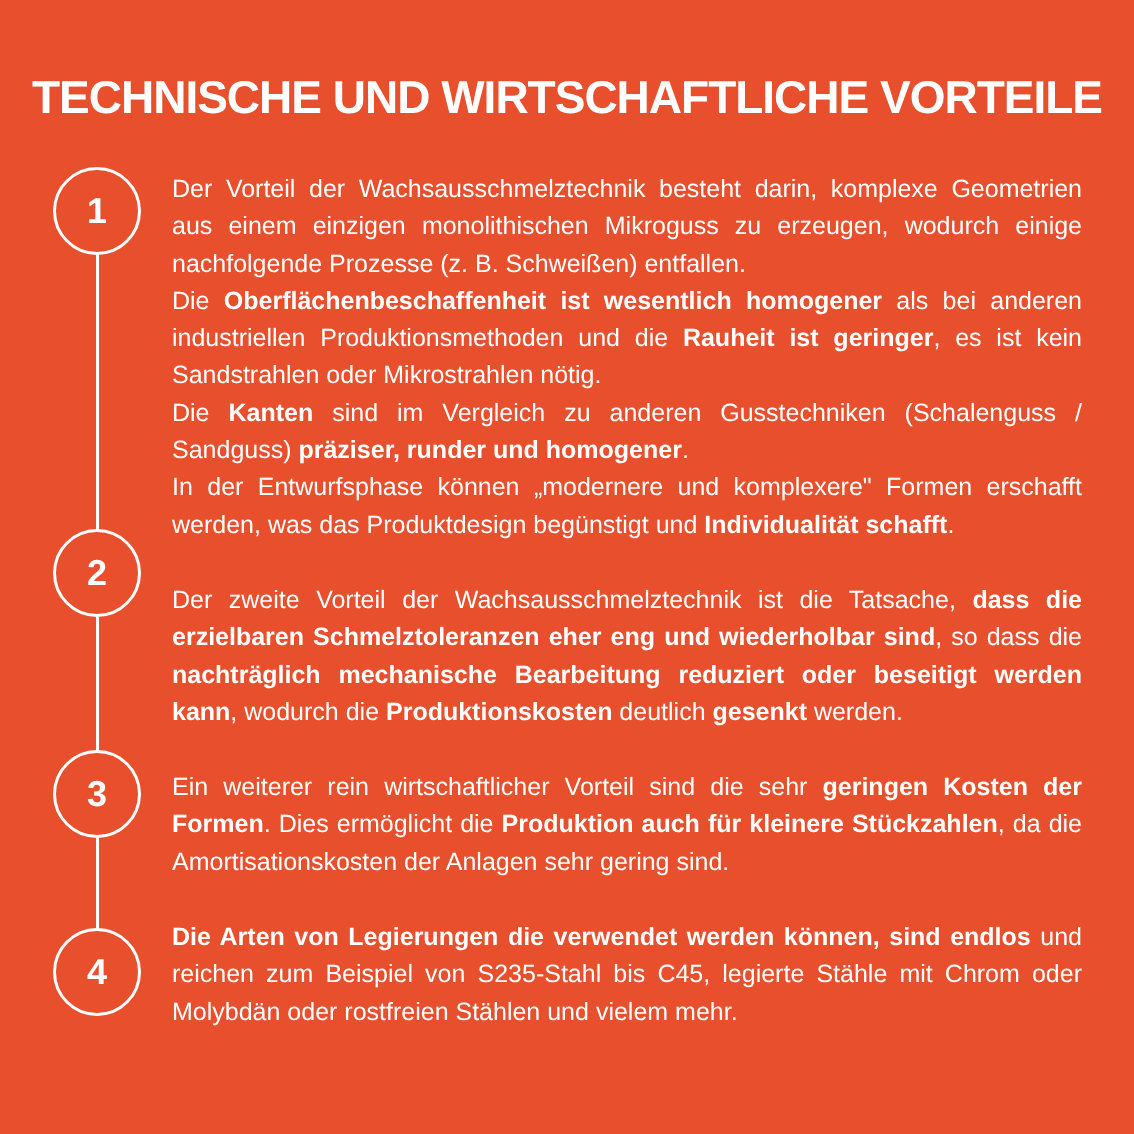TECHNISCHE UND WIRTSCHAFTLICHE VORTEILE
1
Der Vorteil der Wachsausschmelztechnik besteht darin, komplexe Geometrien aus einem einzigen monolithischen Mikroguss zu erzeugen, wodurch einige nachfolgende Prozesse (z. B. Schweißen) entfallen.
Die Oberflächenbeschaffenheit ist wesentlich homogener als bei anderen industriellen Produktionsmethoden und die Rauheit ist geringer, es ist kein Sandstrahlen oder Mikrostrahlen nötig.
Die Kanten sind im Vergleich zu anderen Gusstechniken (Schalenguss / Sandguss) präziser, runder und homogener.
In der Entwurfsphase können „modernere und komplexere" Formen erschafft werden, was das Produktdesign begünstigt und Individualität schafft.
2
Der zweite Vorteil der Wachsausschmelztechnik ist die Tatsache, dass die erzielbaren Schmelztoleranzen eher eng und wiederholbar sind, so dass die nachträglich mechanische Bearbeitung reduziert oder beseitigt werden kann, wodurch die Produktionskosten deutlich gesenkt werden.
3
Ein weiterer rein wirtschaftlicher Vorteil sind die sehr geringen Kosten der Formen. Dies ermöglicht die Produktion auch für kleinere Stückzahlen, da die Amortisationskosten der Anlagen sehr gering sind.
4
Die Arten von Legierungen die verwendet werden können, sind endlos und reichen zum Beispiel von S235-Stahl bis C45, legierte Stähle mit Chrom oder Molybdän oder rostfreien Stählen und vielem mehr.